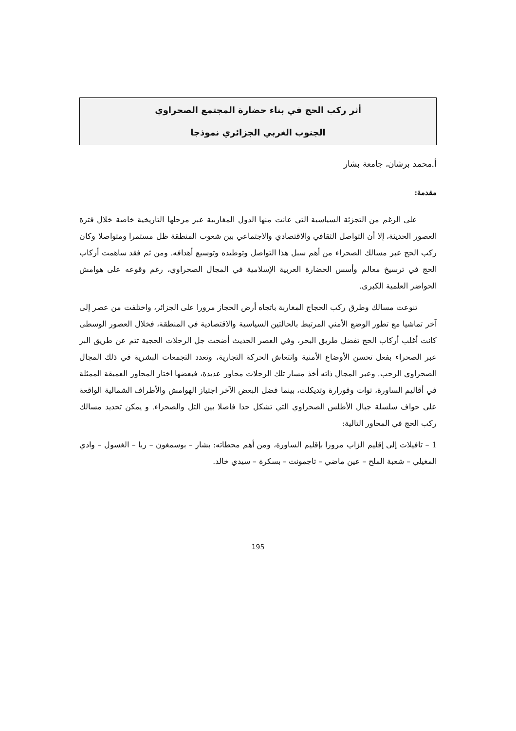أثر ركب الحج في بناء حضارة المجتمع الصحراوي
الجنوب الغربي الجزائري نموذجا
أ.محمد برشان، جامعة بشار
مقدمة:
على الرغم من التجزئة السياسية التي عانت منها الدول المغاربية عبر مرحلها التاريخية خاصة خلال فترة العصور الحديثة، إلا أن التواصل الثقافي والاقتصادي والاجتماعي بين شعوب المنطقة ظل مستمرا ومتواصلا وكان ركب الحج عبر مسالك الصحراء من أهم سبل هذا التواصل وتوطيده وتوسيع أهدافه. ومن ثم فقد ساهمت أركاب الحج في ترسيخ معالم وأسس الحضارة العربية الإسلامية في المجال الصحراوي، رغم وقوعه على هوامش الحواضر العلمية الكبرى.
تنوعت مسالك وطرق ركب الحجاج المغاربة باتجاه أرض الحجاز مرورا على الجزائر، واختلفت من عصر إلى آخر تماشيا مع تطور الوضع الأمني المرتبط بالحالتين السياسية والاقتصادية في المنطقة، فخلال العصور الوسطى كانت أغلب أركاب الحج تفضل طريق البحر، وفي العصر الحديث أضحت جل الرحلات الحجية تتم عن طريق البر عبر الصحراء بفعل تحسن الأوضاع الأمنية وانتعاش الحركة التجارية، وتعدد التجمعات البشرية في ذلك المجال الصحراوي الرحب. وعبر المجال ذاته أخذ مسار تلك الرحلات محاور عديدة، فبعضها اختار المحاور العميقة الممثلة في أقاليم الساورة، توات وقورارة وتديكلت، بينما فضل البعض الآخر اجتياز الهوامش والأطراف الشمالية الواقعة على حواف سلسلة جبال الأطلس الصحراوي التي تشكل حدا فاصلا بين التل والصحراء. و يمكن تحديد مسالك ركب الحج في المحاور التالية:
1 – تافيلات إلى إقليم الزاب مرورا بإقليم الساورة، ومن أهم محطاته: بشار – بوسمغون – ربا – الغسول – وادي المغيلي – شعبة الملح – عين ماضي – تاجمونت – بسكرة – سيدي خالد.
195